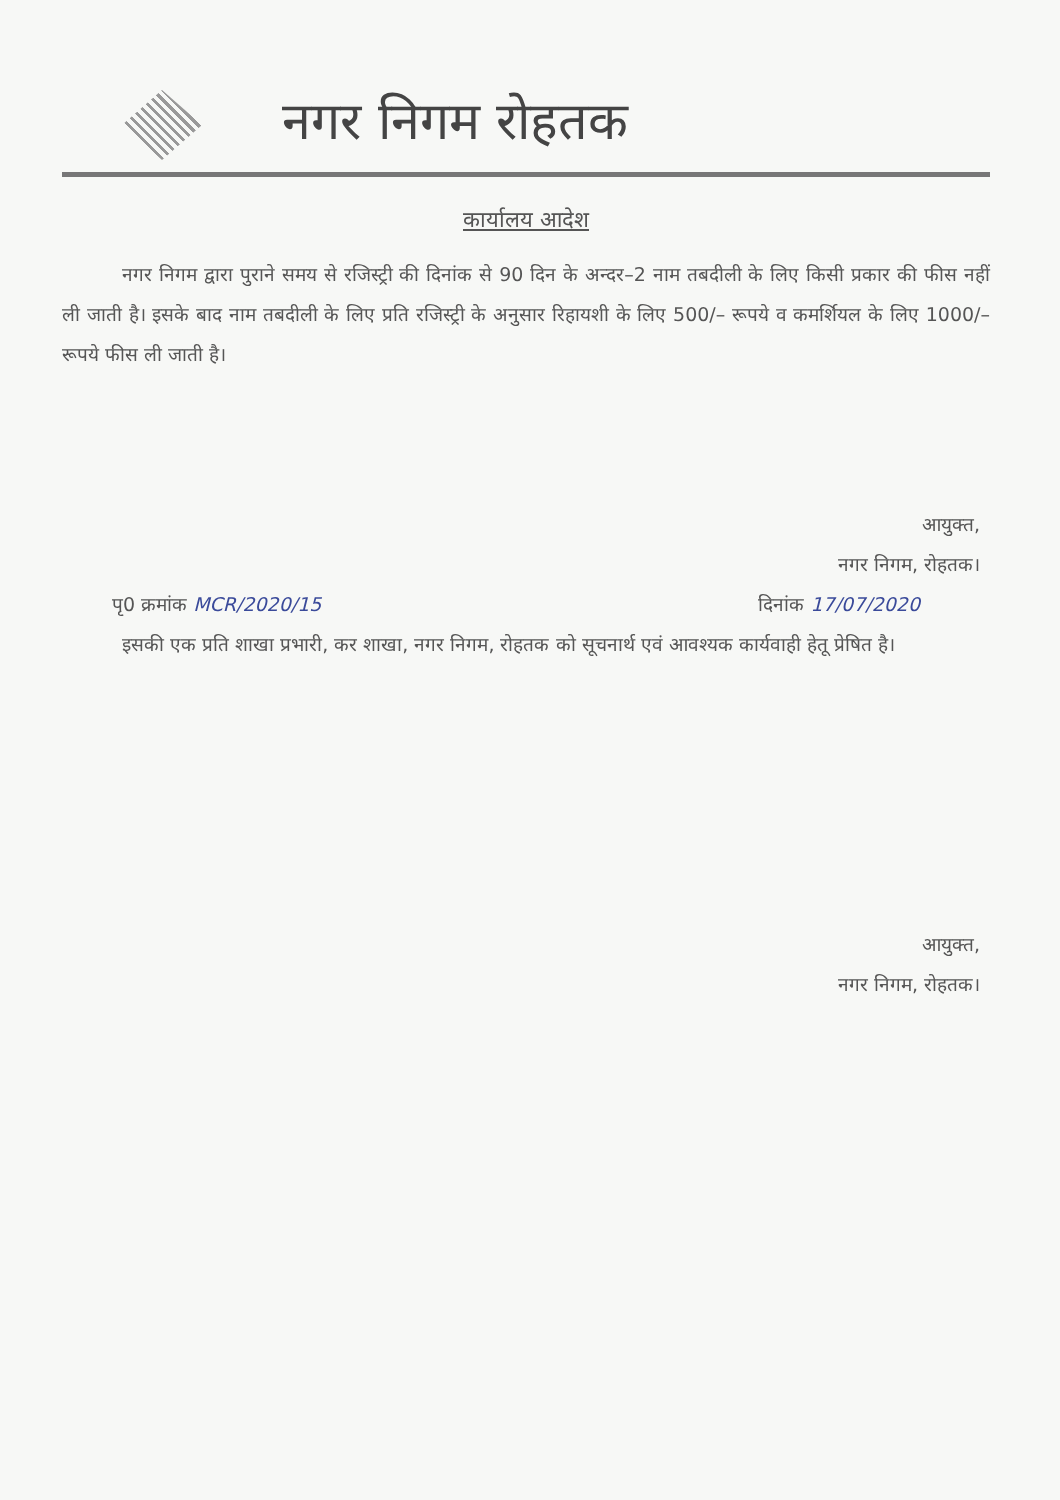नगर निगम रोहतक
कार्यालय आदेश
नगर निगम द्वारा पुराने समय से रजिस्ट्री की दिनांक से 90 दिन के अन्दर–2 नाम तबदीली के लिए किसी प्रकार की फीस नहीं ली जाती है। इसके बाद नाम तबदीली के लिए प्रति रजिस्ट्री के अनुसार रिहायशी के लिए 500/– रूपये व कमर्शियल के लिए 1000/–रूपये फीस ली जाती है।
आयुक्त,
नगर निगम, रोहतक।
पृ0 क्रमांक MCR/2020/15 दिनांक 17/07/2020
इसकी एक प्रति शाखा प्रभारी, कर शाखा, नगर निगम, रोहतक को सूचनार्थ एवं आवश्यक कार्यवाही हेतू प्रेषित है।
आयुक्त,
नगर निगम, रोहतक।